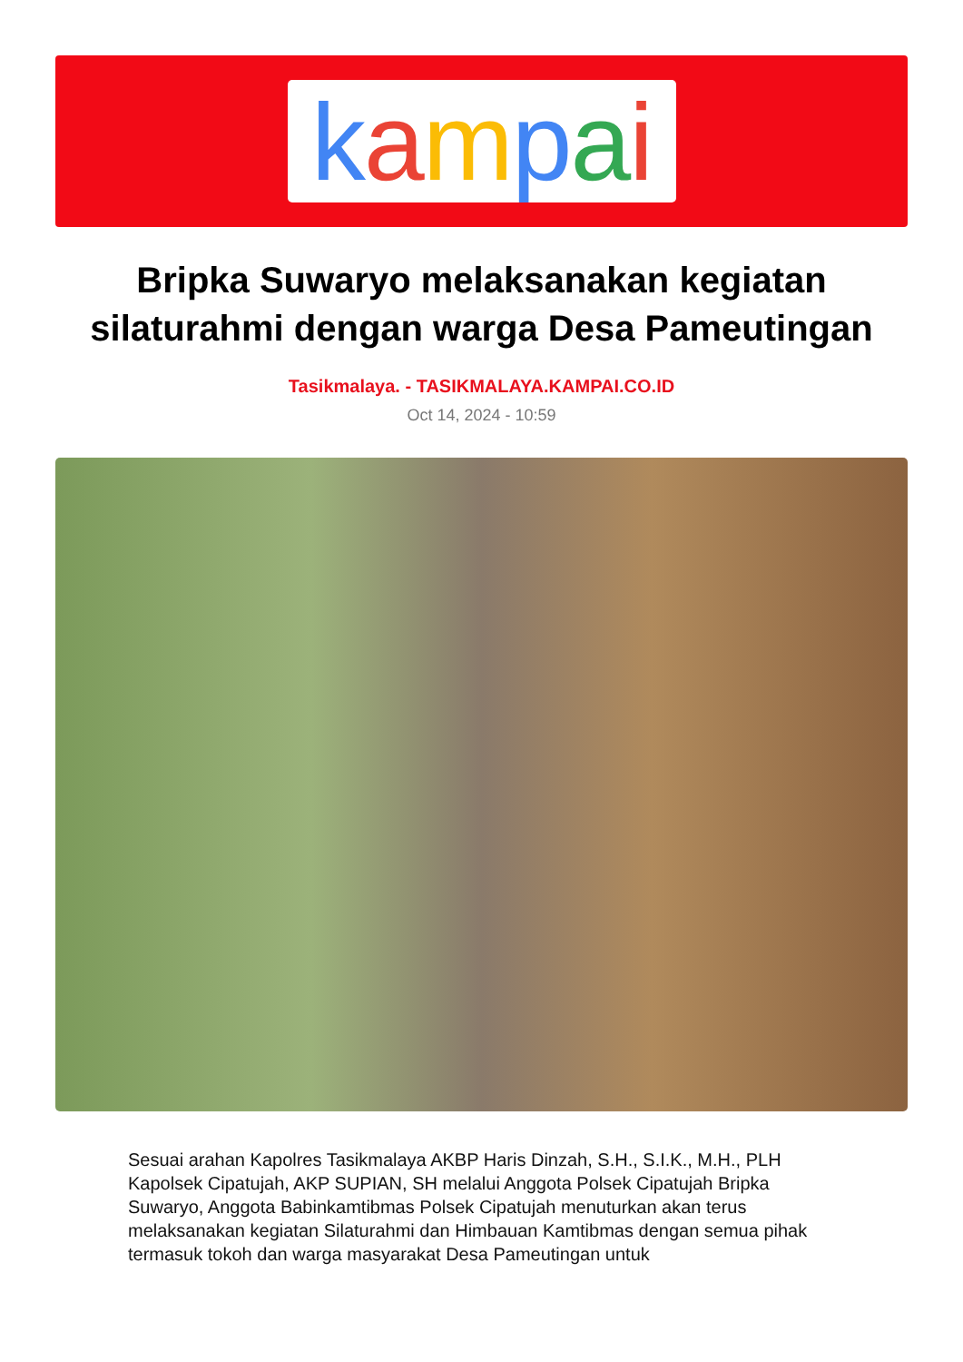kampai
Bripka Suwaryo melaksanakan kegiatan silaturahmi dengan warga Desa Pameutingan
Tasikmalaya. - TASIKMALAYA.KAMPAI.CO.ID
Oct 14, 2024 - 10:59
Sesuai arahan Kapolres Tasikmalaya AKBP Haris Dinzah, S.H., S.I.K., M.H., PLH Kapolsek Cipatujah, AKP SUPIAN, SH melalui Anggota Polsek Cipatujah Bripka Suwaryo, Anggota Babinkamtibmas Polsek Cipatujah menuturkan akan terus melaksanakan kegiatan Silaturahmi dan Himbauan Kamtibmas dengan semua pihak termasuk tokoh dan warga masyarakat Desa Pameutingan untuk